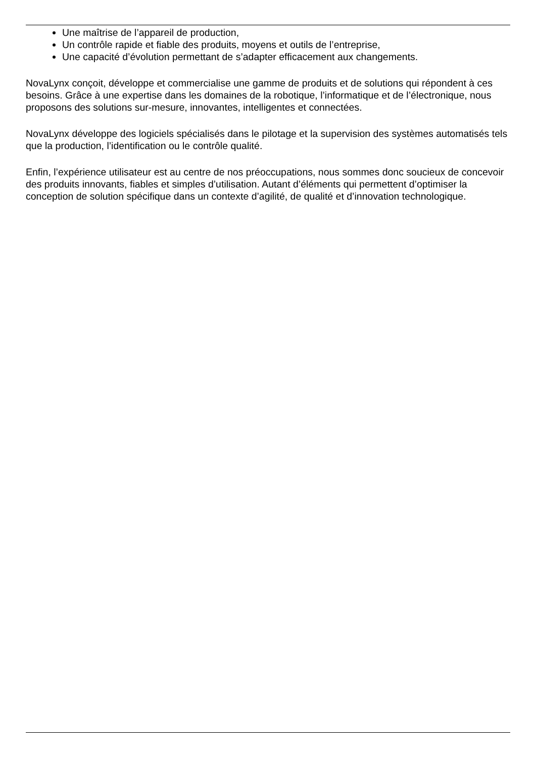Une maîtrise de l’appareil de production,
Un contrôle rapide et fiable des produits, moyens et outils de l’entreprise,
Une capacité d’évolution permettant de s’adapter efficacement aux changements.
NovaLynx conçoit, développe et commercialise une gamme de produits et de solutions qui répondent à ces besoins. Grâce à une expertise dans les domaines de la robotique, l’informatique et de l’électronique, nous proposons des solutions sur-mesure, innovantes, intelligentes et connectées.
NovaLynx développe des logiciels spécialisés dans le pilotage et la supervision des systèmes automatisés tels que la production, l’identification ou le contrôle qualité.
Enfin, l’expérience utilisateur est au centre de nos préoccupations, nous sommes donc soucieux de concevoir des produits innovants, fiables et simples d’utilisation. Autant d’éléments qui permettent d’optimiser la conception de solution spécifique dans un contexte d’agilité, de qualité et d’innovation technologique.